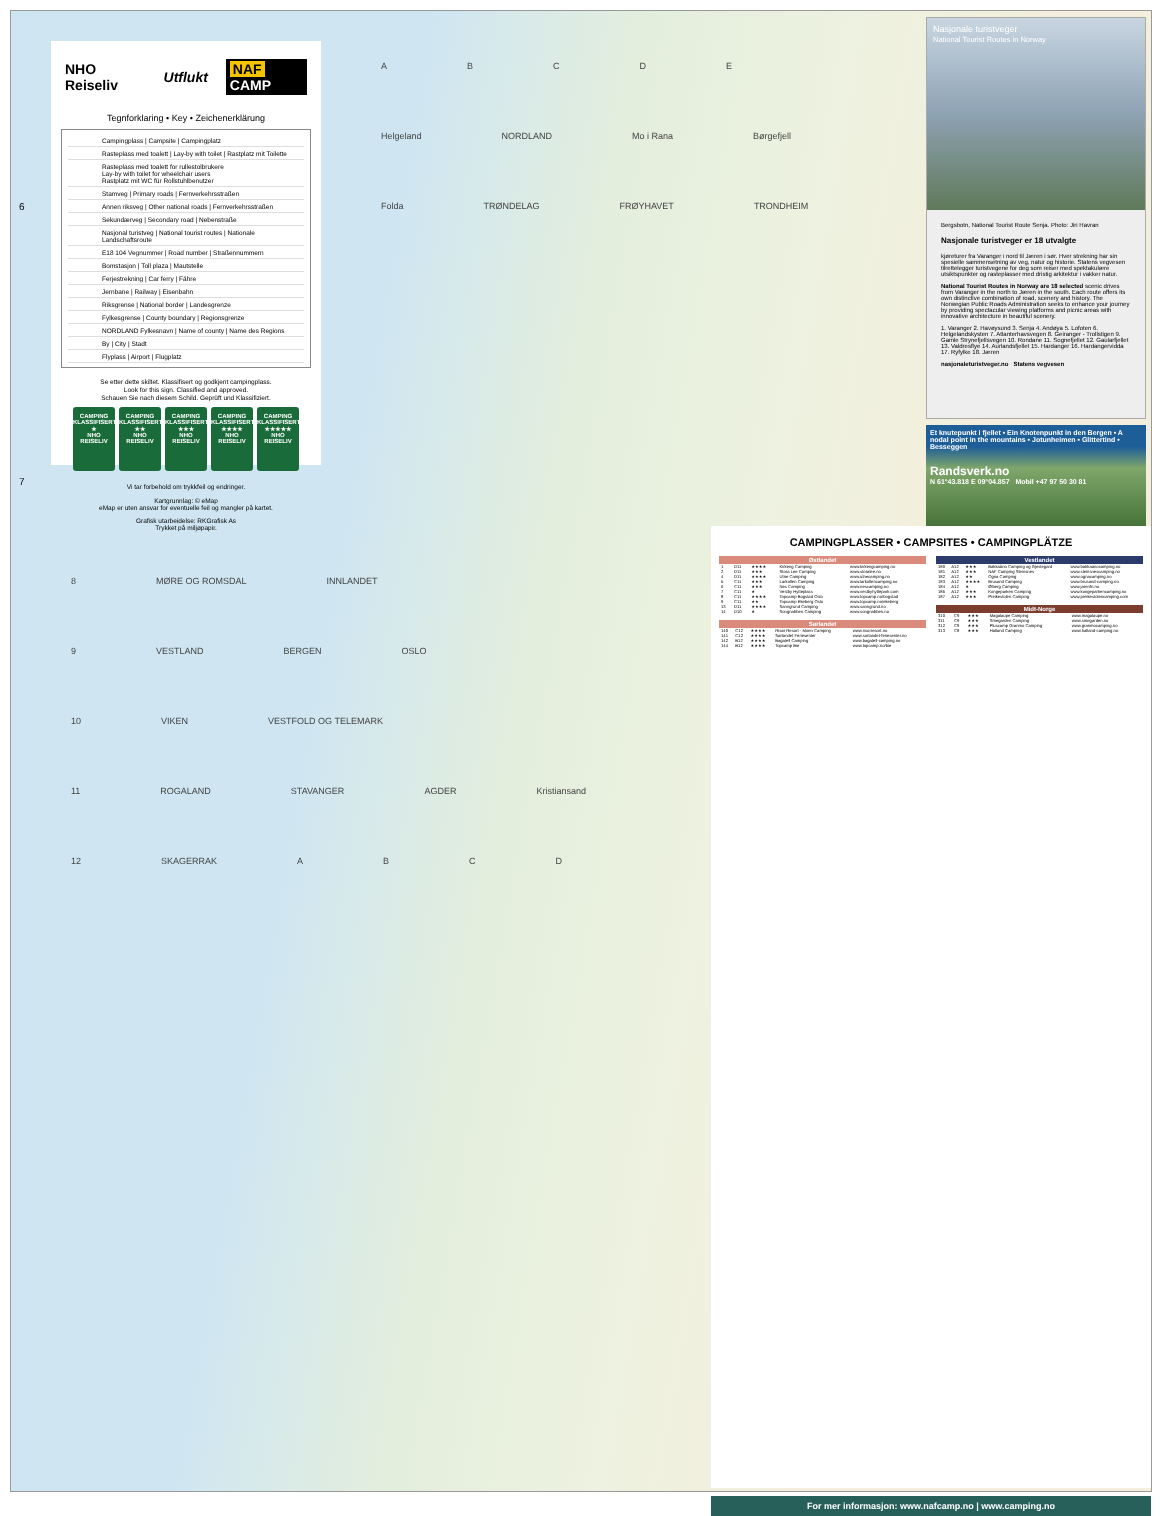6
7
NHO Reiseliv Utflukt NAF CAMP
Tegnforklaring • Key • Zeichenerklärung
Campingplass | Campsite | Campingplatz
Rasteplass med toalett | Lay-by with toilet | Rastplatz mit Toilette
Rasteplass med toalett for rullestolbrukere
Lay-by with toilet for wheelchair users
Rastplatz mit WC für Rollstuhlbenutzer
Stamveg | Primary roads | Fernverkehrsstraßen
Annen riksveg | Other national roads | Fernverkehrsstraßen
Sekundærveg | Secondary road | Nebenstraße
Nasjonal turistveg | National tourist routes | Nationale Landschaftsroute
E18 104 Vegnummer | Road number | Straßennummern
Bomstasjon | Toll plaza | Mautstelle
Ferjestrekning | Car ferry | Fähre
Jernbane | Railway | Eisenbahn
Riksgrense | National border | Landesgrenze
Fylkesgrense | County boundary | Regionsgrenze
NORDLAND Fylkesnavn | Name of county | Name des Regions
By | City | Stadt
Flyplass | Airport | Flugplatz
Se etter dette skiltet. Klassifisert og godkjent campingplass.
Look for this sign. Classified and approved.
Schauen Sie nach diesem Schild. Geprüft und Klassifiziert.
CAMPING
KLASSIFISERT
★
NHO REISELIV
CAMPING
KLASSIFISERT
★★
NHO REISELIV
CAMPING
KLASSIFISERT
★★★
NHO REISELIV
CAMPING
KLASSIFISERT
★★★★
NHO REISELIV
CAMPING
KLASSIFISERT
★★★★★
NHO REISELIV
Vi tar forbehold om trykkfeil og endringer.
Kartgrunnlag: © eMap
eMap er uten ansvar for eventuelle feil og mangler på kartet.
Grafisk utarbeidelse: RKGrafisk As
Trykket på miljøpapir.
ABCDE
Helgeland NORDLAND Mo i Rana Børgefjell
Folda TRØNDELAG FRØYHAVET TRONDHEIM
Nasjonale turistveger
National Tourist Routes in Norway
Bergsbotn, National Tourist Route Senja. Photo: Jiri Havran
Nasjonale turistveger er 18 utvalgte
kjøreturer fra Varanger i nord til Jæren i sør. Hver strekning har sin spesielle sammensetning av veg, natur og historie. Statens vegvesen tilrettelegger turistvegene for deg som reiser med spektakulære utsiktspunkter og rasteplasser med dristig arkitektur i vakker natur.
National Tourist Routes in Norway are 18 selected scenic drives from Varanger in the north to Jæren in the south. Each route offers its own distinctive combination of road, scenery and history. The Norwegian Public Roads Administration seeks to enhance your journey by providing spectacular viewing platforms and picnic areas with innovative architecture in beautiful scenery.
1. Varanger 2. Havøysund 3. Senja 4. Andøya 5. Lofoten 6. Helgelandskysten 7. Atlanterhavsvegen 8. Geiranger - Trollstigen 9. Gamle Strynefjellsvegen 10. Rondane 11. Sognefjellet 12. Gaularfjellet 13. Valdresflye 14. Aurlandsfjellet 15. Hardanger 16. Hardangervidda 17. Ryfylke 18. Jæren
nasjonaleturistveger.no Statens vegvesen
Et knutepunkt i fjellet • Ein Knotenpunkt in den Bergen • A nodal point in the mountains • Jotunheimen • Glittertind • Besseggen
Randsverk.no
N 61°43.818 E 09°04.857 Mobil +47 97 50 30 81
8 MØRE OG ROMSDAL INNLANDET
9 VESTLAND BERGEN OSLO
10 VIKEN VESTFOLD OG TELEMARK
11 ROGALAND STAVANGER AGDER Kristiansand
12 SKAGERRAK ABCD
CAMPINGPLASSER • CAMPSITES • CAMPINGPLÄTZE
Østlandet
| 1 | D11 | ★★★★ | Kirkeng Camping | www.kirkengcamping.no |
| 2 | D11 | ★★★ | Stora Lee Camping | www.storalee.no |
| 4 | D11 | ★★★★ | Utne Camping | www.utnecamping.no |
| 5 | C11 | ★★★ | Larkollen Camping | www.larkollencamping.no |
| 6 | C11 | ★★★ | Nes Camping | www.nescamping.no |
| 7 | C11 | ★ | Vestby Hytteplass | www.vestbyhyttepark.com |
| 8 | C11 | ★★★★ | Topcamp Bogstad Oslo | www.topcamp.no/bogstad |
| 9 | C11 | ★★ | Topcamp Ekeberg Oslo | www.topcamp.no/ekeberg |
| 13 | D11 | ★★★★ | Sanngrund Camping | www.sanngrund.no |
| 14 | D10 | ★ | Songnabben Camping | www.songnabben.no |
Sørlandet
| 140 | C12 | ★★★★ | Risør Resort - Moen Camping | www.risorresort.no |
| 141 | C12 | ★★★★ | Sørlandet Feriesenter | www.sorlandet-feriesenter.no |
| 142 | B12 | ★★★★ | Bagatell Camping | www.bagatell-camping.no |
| 144 | B12 | ★★★★ | Topcamp Bie | www.topcamp.no/bie |
Vestlandet
| 180 | A12 | ★★★ | Bakkaåno Camping og Gjestegard | www.bakkaanocamping.no |
| 181 | A12 | ★★★ | NAF Camping Steinsnes | www.steinsnescamping.no |
| 182 | A12 | ★★ | Ogna Camping | www.ognacamping.no |
| 183 | A12 | ★★★★ | Brusand Camping | www.brusand-camping.no |
| 184 | A12 | ★ | Ølberg Camping | www.jarenfri.no |
| 185 | A12 | ★★★ | Kongeparken Camping | www.kongeparkencamping.no |
| 187 | A12 | ★★★ | Preikestolen Camping | www.preikestolencamping.com |
Midt-Norge
| 310 | C9 | ★★★ | Magalaupe Camping | www.magalaupe.no |
| 311 | C9 | ★★★ | Smegarden Camping | www.smegarden.no |
| 312 | C9 | ★★★ | Pluscamp Granmo Camping | www.granmocamping.no |
| 313 | C8 | ★★★ | Halland Camping | www.halland-camping.no |
For mer informasjon: www.nafcamp.no | www.camping.no